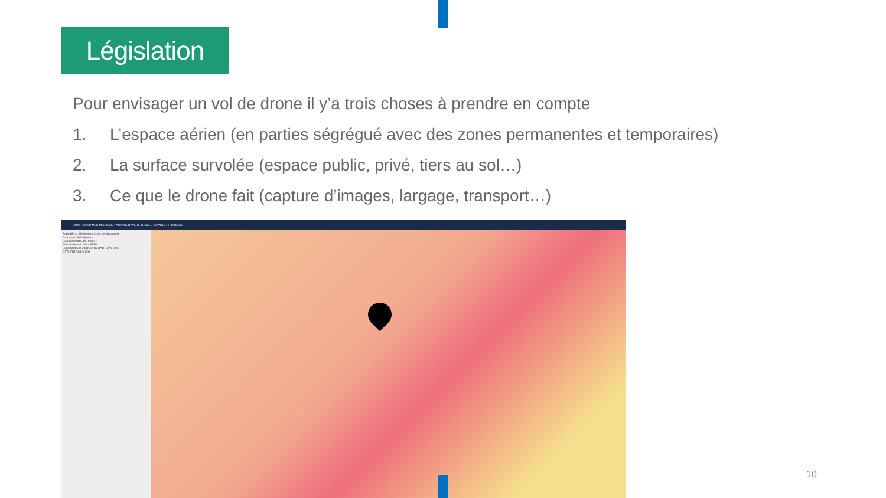Législation
Pour envisager un vol de drone il y’a trois choses à prendre en compte
1. L’espace aérien (en parties ségrégué avec des zones permanentes et temporaires)
2. La surface survolée (espace public, privé, tiers au sol…)
3. Ce que le drone fait (capture d’images, largage, transport…)
Drone Keeper MES MISSIONS PARTAGER VISITE GUIDÉE NEWSLETTER BLOG
Autorités et démarches à cet emplacement
Commune Schiltigheim
Département Bas-Rhin 67
Altitude du sol 148m AMSL
Exploitant STRASBOURG HAUTEPIERRE
CTR STRASBOURG
10